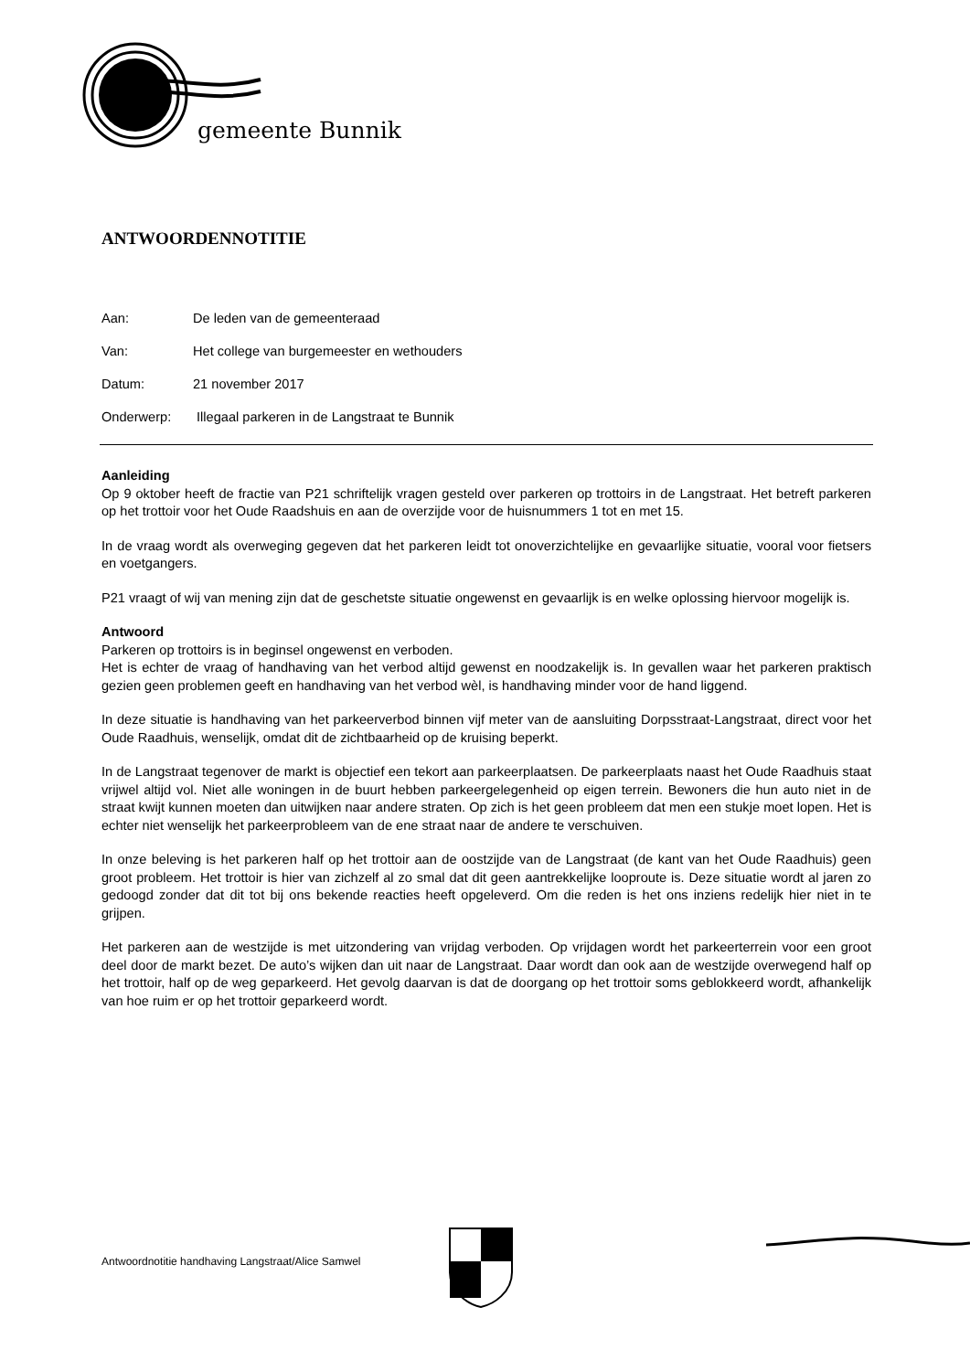gemeente Bunnik
ANTWOORDENNOTITIE
Aan: De leden van de gemeenteraad
Van: Het college van burgemeester en wethouders
Datum: 21 november 2017
Onderwerp: Illegaal parkeren in de Langstraat te Bunnik
Aanleiding
Op 9 oktober heeft de fractie van P21 schriftelijk vragen gesteld over parkeren op trottoirs in de Langstraat. Het betreft parkeren op het trottoir voor het Oude Raadshuis en aan de overzijde voor de huisnummers 1 tot en met 15.
In de vraag wordt als overweging gegeven dat het parkeren leidt tot onoverzichtelijke en gevaarlijke situatie, vooral voor fietsers en voetgangers.
P21 vraagt of wij van mening zijn dat de geschetste situatie ongewenst en gevaarlijk is en welke oplossing hiervoor mogelijk is.
Antwoord
Parkeren op trottoirs is in beginsel ongewenst en verboden.
Het is echter de vraag of handhaving van het verbod altijd gewenst en noodzakelijk is. In gevallen waar het parkeren praktisch gezien geen problemen geeft en handhaving van het verbod wèl, is handhaving minder voor de hand liggend.
In deze situatie is handhaving van het parkeerverbod binnen vijf meter van de aansluiting Dorpsstraat-Langstraat, direct voor het Oude Raadhuis, wenselijk, omdat dit de zichtbaarheid op de kruising beperkt.
In de Langstraat tegenover de markt is objectief een tekort aan parkeerplaatsen. De parkeerplaats naast het Oude Raadhuis staat vrijwel altijd vol. Niet alle woningen in de buurt hebben parkeergelegenheid op eigen terrein. Bewoners die hun auto niet in de straat kwijt kunnen moeten dan uitwijken naar andere straten. Op zich is het geen probleem dat men een stukje moet lopen. Het is echter niet wenselijk het parkeerprobleem van de ene straat naar de andere te verschuiven.
In onze beleving is het parkeren half op het trottoir aan de oostzijde van de Langstraat (de kant van het Oude Raadhuis) geen groot probleem. Het trottoir is hier van zichzelf al zo smal dat dit geen aantrekkelijke looproute is. Deze situatie wordt al jaren zo gedoogd zonder dat dit tot bij ons bekende reacties heeft opgeleverd. Om die reden is het ons inziens redelijk hier niet in te grijpen.
Het parkeren aan de westzijde is met uitzondering van vrijdag verboden. Op vrijdagen wordt het parkeerterrein voor een groot deel door de markt bezet. De auto’s wijken dan uit naar de Langstraat. Daar wordt dan ook aan de westzijde overwegend half op het trottoir, half op de weg geparkeerd. Het gevolg daarvan is dat de doorgang op het trottoir soms geblokkeerd wordt, afhankelijk van hoe ruim er op het trottoir geparkeerd wordt.
Antwoordnotitie handhaving Langstraat/Alice Samwel